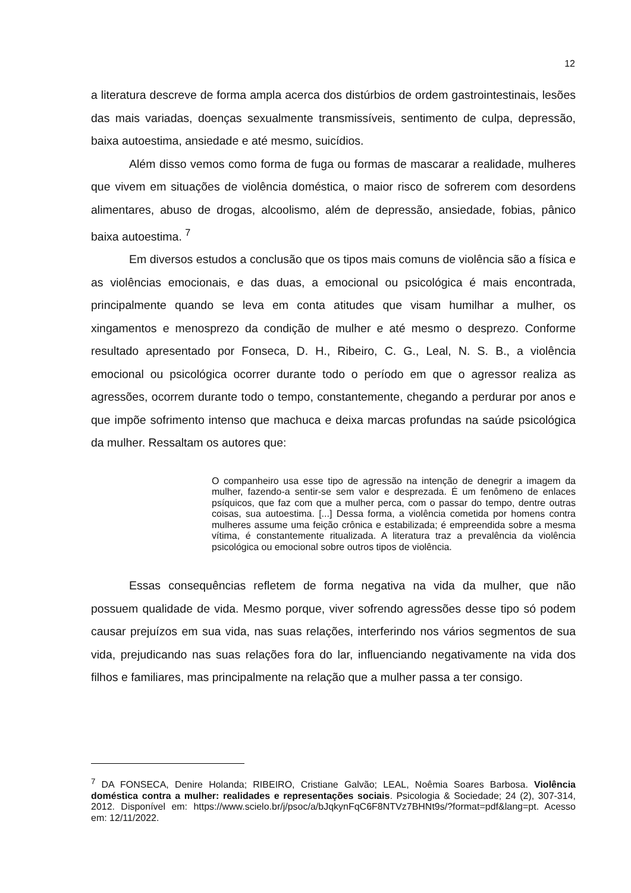12
a literatura descreve de forma ampla acerca dos distúrbios de ordem gastrointestinais, lesões das mais variadas, doenças sexualmente transmissíveis, sentimento de culpa, depressão, baixa autoestima, ansiedade e até mesmo, suicídios.
Além disso vemos como forma de fuga ou formas de mascarar a realidade, mulheres que vivem em situações de violência doméstica, o maior risco de sofrerem com desordens alimentares, abuso de drogas, alcoolismo, além de depressão, ansiedade, fobias, pânico baixa autoestima. <sup>7</sup>
Em diversos estudos a conclusão que os tipos mais comuns de violência são a física e as violências emocionais, e das duas, a emocional ou psicológica é mais encontrada, principalmente quando se leva em conta atitudes que visam humilhar a mulher, os xingamentos e menosprezo da condição de mulher e até mesmo o desprezo. Conforme resultado apresentado por Fonseca, D. H., Ribeiro, C. G., Leal, N. S. B., a violência emocional ou psicológica ocorrer durante todo o período em que o agressor realiza as agressões, ocorrem durante todo o tempo, constantemente, chegando a perdurar por anos e que impõe sofrimento intenso que machuca e deixa marcas profundas na saúde psicológica da mulher. Ressaltam os autores que:
O companheiro usa esse tipo de agressão na intenção de denegrir a imagem da mulher, fazendo-a sentir-se sem valor e desprezada. É um fenômeno de enlaces psíquicos, que faz com que a mulher perca, com o passar do tempo, dentre outras coisas, sua autoestima. [...] Dessa forma, a violência cometida por homens contra mulheres assume uma feição crônica e estabilizada; é empreendida sobre a mesma vítima, é constantemente ritualizada. A literatura traz a prevalência da violência psicológica ou emocional sobre outros tipos de violência.
Essas consequências refletem de forma negativa na vida da mulher, que não possuem qualidade de vida. Mesmo porque, viver sofrendo agressões desse tipo só podem causar prejuízos em sua vida, nas suas relações, interferindo nos vários segmentos de sua vida, prejudicando nas suas relações fora do lar, influenciando negativamente na vida dos filhos e familiares, mas principalmente na relação que a mulher passa a ter consigo.
<sup>7</sup> DA FONSECA, Denire Holanda; RIBEIRO, Cristiane Galvão; LEAL, Noêmia Soares Barbosa. Violência doméstica contra a mulher: realidades e representações sociais. Psicologia & Sociedade; 24 (2), 307-314, 2012. Disponível em: https://www.scielo.br/j/psoc/a/bJqkynFqC6F8NTVz7BHNt9s/?format=pdf&lang=pt. Acesso em: 12/11/2022.